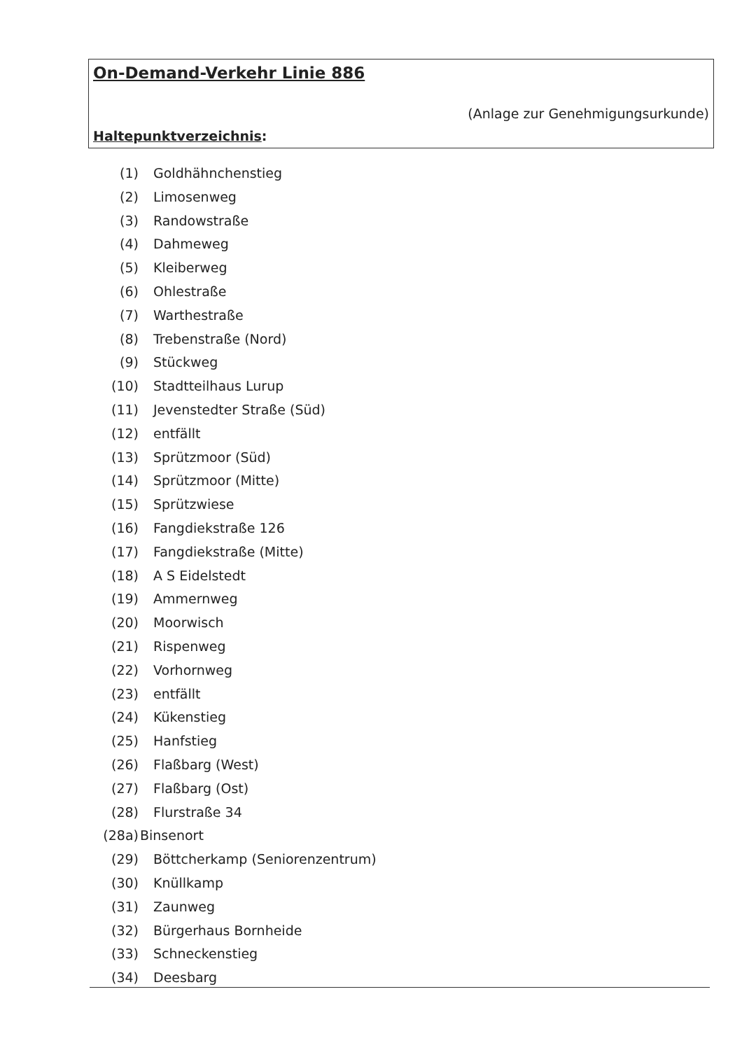On-Demand-Verkehr Linie 886
(Anlage zur Genehmigungsurkunde)
Haltepunktverzeichnis:
(1) Goldhähnchenstieg
(2) Limosenweg
(3) Randowstraße
(4) Dahmeweg
(5) Kleiberweg
(6) Ohlestraße
(7) Warthestraße
(8) Trebenstraße (Nord)
(9) Stückweg
(10) Stadtteilhaus Lurup
(11) Jevenstedter Straße (Süd)
(12) entfällt
(13) Sprützmoor (Süd)
(14) Sprützmoor (Mitte)
(15) Sprützwiese
(16) Fangdiekstraße 126
(17) Fangdiekstraße (Mitte)
(18) A S Eidelstedt
(19) Ammernweg
(20) Moorwisch
(21) Rispenweg
(22) Vorhornweg
(23) entfällt
(24) Kükenstieg
(25) Hanfstieg
(26) Flaßbarg (West)
(27) Flaßbarg (Ost)
(28) Flurstraße 34
(28a) Binsenort
(29) Böttcherkamp (Seniorenzentrum)
(30) Knüllkamp
(31) Zaunweg
(32) Bürgerhaus Bornheide
(33) Schneckenstieg
(34) Deesbarg